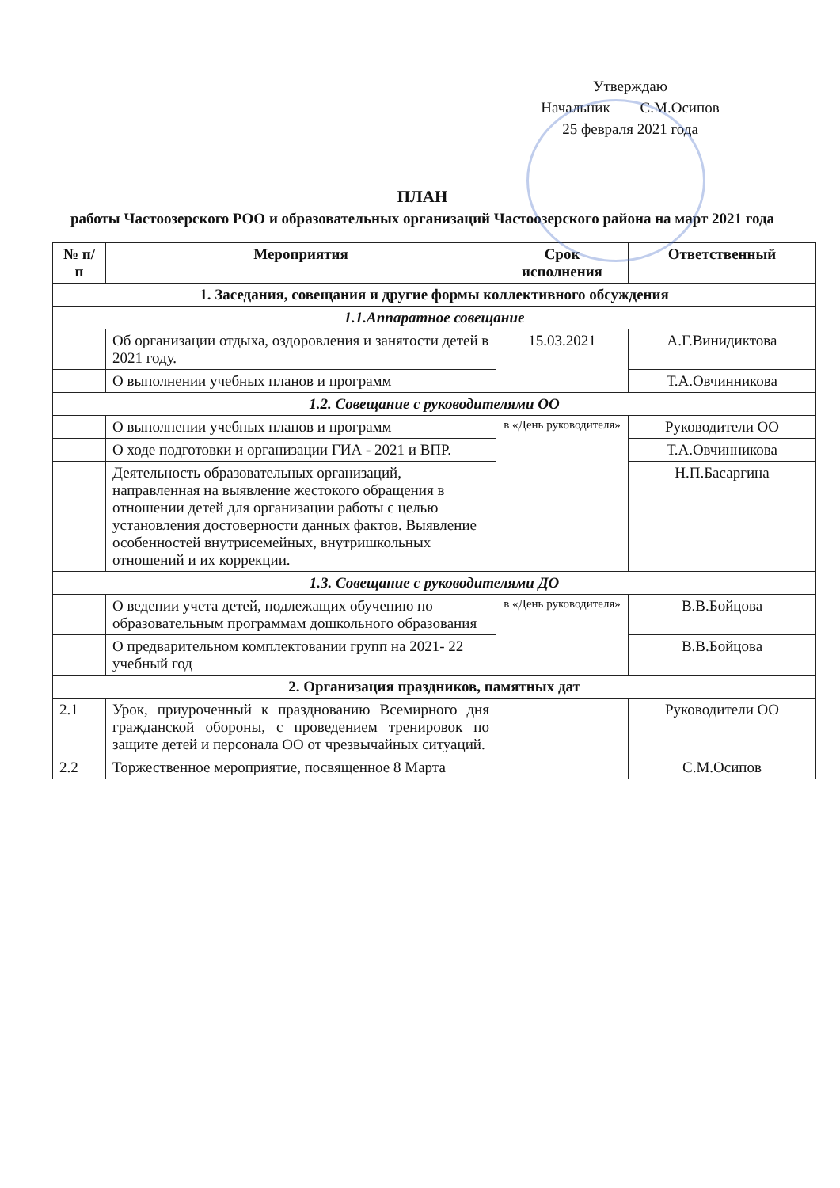Утверждаю
Начальник С.М.Осипов
25 февраля 2021 года
ПЛАН
работы Частоозерского РОО и образовательных организаций Частоозерского района на март 2021 года
| № п/п | Мероприятия | Срок исполнения | Ответственный |
| --- | --- | --- | --- |
| 1. Заседания, совещания и другие формы коллективного обсуждения | | | |
| 1.1.Аппаратное совещание | | | |
| | Об организации отдыха, оздоровления и занятости детей в 2021 году. | 15.03.2021 | А.Г.Винидиктова |
| | О выполнении учебных планов и программ | | Т.А.Овчинникова |
| 1.2. Совещание с руководителями ОО | | | |
| | О выполнении учебных планов и программ | в «День руководителя» | Руководители ОО |
| | О ходе подготовки и организации ГИА - 2021 и ВПР. | | Т.А.Овчинникова |
| | Деятельность образовательных организаций, направленная на выявление жестокого обращения в отношении детей для организации работы с целью установления достоверности данных фактов. Выявление особенностей внутрисемейных, внутришкольных отношений и их коррекции. | | Н.П.Басаргина |
| 1.3. Совещание с руководителями ДО | | | |
| | О ведении учета детей, подлежащих обучению по образовательным программам дошкольного образования | в «День руководителя» | В.В.Бойцова |
| | О предварительном комплектовании групп на 2021- 22 учебный год | | В.В.Бойцова |
| 2. Организация праздников, памятных дат | | | |
| 2.1 | Урок, приуроченный к празднованию Всемирного дня гражданской обороны, с проведением тренировок по защите детей и персонала ОО от чрезвычайных ситуаций. | | Руководители ОО |
| 2.2 | Торжественное мероприятие, посвященное 8 Марта | | С.М.Осипов |